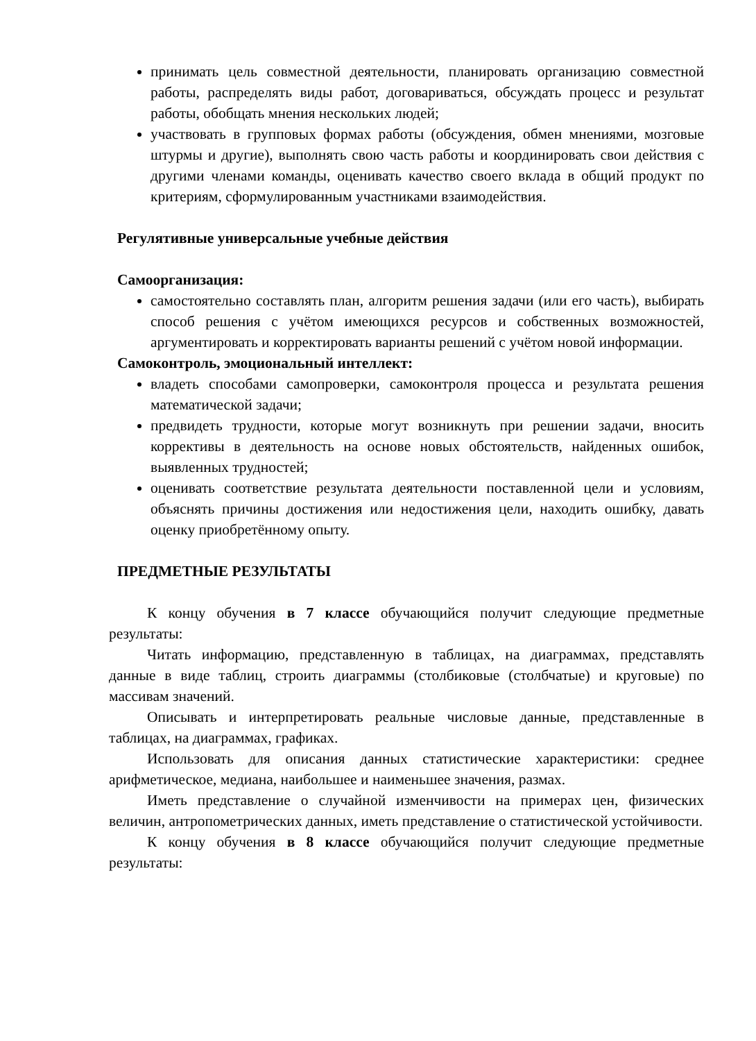принимать цель совместной деятельности, планировать организацию совместной работы, распределять виды работ, договариваться, обсуждать процесс и результат работы, обобщать мнения нескольких людей;
участвовать в групповых формах работы (обсуждения, обмен мнениями, мозговые штурмы и другие), выполнять свою часть работы и координировать свои действия с другими членами команды, оценивать качество своего вклада в общий продукт по критериям, сформулированным участниками взаимодействия.
Регулятивные универсальные учебные действия
Самоорганизация:
самостоятельно составлять план, алгоритм решения задачи (или его часть), выбирать способ решения с учётом имеющихся ресурсов и собственных возможностей, аргументировать и корректировать варианты решений с учётом новой информации.
Самоконтроль, эмоциональный интеллект:
владеть способами самопроверки, самоконтроля процесса и результата решения математической задачи;
предвидеть трудности, которые могут возникнуть при решении задачи, вносить коррективы в деятельность на основе новых обстоятельств, найденных ошибок, выявленных трудностей;
оценивать соответствие результата деятельности поставленной цели и условиям, объяснять причины достижения или недостижения цели, находить ошибку, давать оценку приобретённому опыту.
ПРЕДМЕТНЫЕ РЕЗУЛЬТАТЫ
К концу обучения в 7 классе обучающийся получит следующие предметные результаты:
Читать информацию, представленную в таблицах, на диаграммах, представлять данные в виде таблиц, строить диаграммы (столбиковые (столбчатые) и круговые) по массивам значений.
Описывать и интерпретировать реальные числовые данные, представленные в таблицах, на диаграммах, графиках.
Использовать для описания данных статистические характеристики: среднее арифметическое, медиана, наибольшее и наименьшее значения, размах.
Иметь представление о случайной изменчивости на примерах цен, физических величин, антропометрических данных, иметь представление о статистической устойчивости.
К концу обучения в 8 классе обучающийся получит следующие предметные результаты: